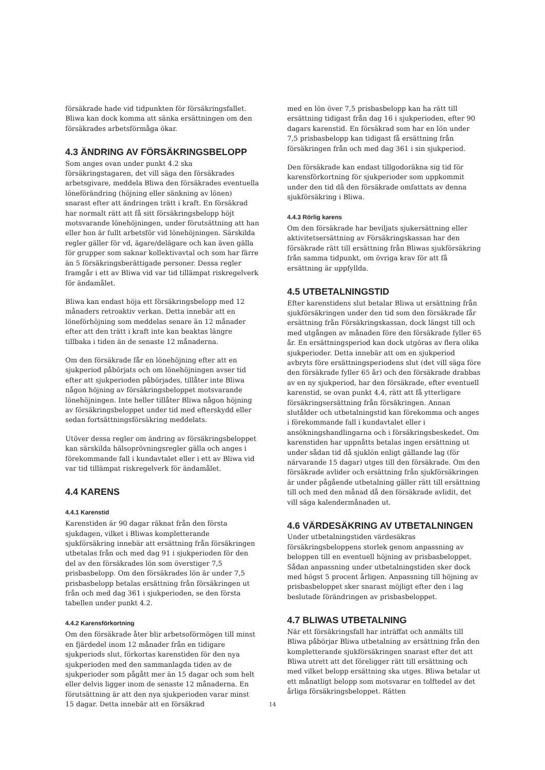försäkrade hade vid tidpunkten för försäkringsfallet. Bliwa kan dock komma att sänka ersättningen om den försäkrades arbetsförmåga ökar.
4.3 ÄNDRING AV FÖRSÄKRINGSBELOPP
Som anges ovan under punkt 4.2 ska försäkringstagaren, det vill säga den försäkrades arbetsgivare, meddela Bliwa den försäkrades eventuella löneförändring (höjning eller sänkning av lönen) snarast efter att ändringen trätt i kraft. En försäkrad har normalt rätt att få sitt försäkringsbelopp höjt motsvarande lönehöjningen, under förutsättning att han eller hon är fullt arbetsför vid lönehöjningen. Särskilda regler gäller för vd, ägare/delägare och kan även gälla för grupper som saknar kollektivavtal och som har färre än 5 försäkringsberättigade personer. Dessa regler framgår i ett av Bliwa vid var tid tillämpat riskregelverk för ändamålet.
Bliwa kan endast höja ett försäkringsbelopp med 12 månaders retroaktiv verkan. Detta innebär att en löneförhöjning som meddelas senare än 12 månader efter att den trätt i kraft inte kan beaktas längre tillbaka i tiden än de senaste 12 månaderna.
Om den försäkrade får en lönehöjning efter att en sjukperiod påbörjats och om lönehöjningen avser tid efter att sjukperioden påbörjades, tillåter inte Bliwa någon höjning av försäkringsbeloppet motsvarande lönehöjningen. Inte heller tillåter Bliwa någon höjning av försäkringsbeloppet under tid med efterskydd eller sedan fortsättningsförsäkring meddelats.
Utöver dessa regler om ändring av försäkringsbeloppet kan särskilda hälsoprövningsregler gälla och anges i förekommande fall i kundavtalet eller i ett av Bliwa vid var tid tillämpat riskregelverk för ändamålet.
4.4 KARENS
4.4.1 Karenstid
Karenstiden är 90 dagar räknat från den första sjukdagen, vilket i Bliwas kompletterande sjukförsäkring innebär att ersättning från försäkringen utbetalas från och med dag 91 i sjukperioden för den del av den försäkrades lön som överstiger 7,5 prisbasbelopp. Om den försäkrades lön är under 7,5 prisbasbelopp betalas ersättning från försäkringen ut från och med dag 361 i sjukperioden, se den första tabellen under punkt 4.2.
4.4.2 Karensförkortning
Om den försäkrade åter blir arbetsoförmögen till minst en fjärdedel inom 12 månader från en tidigare sjukperiods slut, förkortas karenstiden för den nya sjukperioden med den sammanlagda tiden av de sjukperioder som pågått mer än 15 dagar och som helt eller delvis ligger inom de senaste 12 månaderna. En förutsättning är att den nya sjukperioden varar minst 15 dagar. Detta innebär att en försäkrad
med en lön över 7,5 prisbasbelopp kan ha rätt till ersättning tidigast från dag 16 i sjukperioden, efter 90 dagars karenstid. En försäkrad som har en lön under 7,5 prisbasbelopp kan tidigast få ersättning från försäkringen från och med dag 361 i sin sjukperiod.
Den försäkrade kan endast tillgodoräkna sig tid för karensförkortning för sjukperioder som uppkommit under den tid då den försäkrade omfattats av denna sjukförsäkring i Bliwa.
4.4.3 Rörlig karens
Om den försäkrade har beviljats sjukersättning eller aktivitetsersättning av Försäkringskassan har den försäkrade rätt till ersättning från Bliwas sjukförsäkring från samma tidpunkt, om övriga krav för att få ersättning är uppfyllda.
4.5 UTBETALNINGSTID
Efter karenstidens slut betalar Bliwa ut ersättning från sjukförsäkringen under den tid som den försäkrade får ersättning från Försäkringskassan, dock längst till och med utgången av månaden före den försäkrade fyller 65 år. En ersättningsperiod kan dock utgöras av flera olika sjukperioder. Detta innebär att om en sjukperiod avbryts före ersättningsperiodens slut (det vill säga före den försäkrade fyller 65 år) och den försäkrade drabbas av en ny sjukperiod, har den försäkrade, efter eventuell karenstid, se ovan punkt 4.4, rätt att få ytterligare försäkringsersättning från försäkringen. Annan slutålder och utbetalningstid kan förekomma och anges i förekommande fall i kundavtalet eller i ansökningshandlingarna och i försäkringsbeskedet. Om karenstiden har uppnåtts betalas ingen ersättning ut under sådan tid då sjuklön enligt gällande lag (för närvarande 15 dagar) utges till den försäkrade. Om den försäkrade avlider och ersättning från sjukförsäkringen är under pågående utbetalning gäller rätt till ersättning till och med den månad då den försäkrade avlidit, det vill säga kalendermånaden ut.
4.6 VÄRDESÄKRING AV UTBETALNINGEN
Under utbetalningstiden värdesäkras försäkringsbeloppens storlek genom anpassning av beloppen till en eventuell höjning av prisbasbeloppet. Sådan anpassning under utbetalningstiden sker dock med högst 5 procent årligen. Anpassning till höjning av prisbasbeloppet sker snarast möjligt efter den i lag beslutade förändringen av prisbasbeloppet.
4.7 BLIWAS UTBETALNING
När ett försäkringsfall har inträffat och anmälts till Bliwa påbörjar Bliwa utbetalning av ersättning från den kompletterande sjukförsäkringen snarast efter det att Bliwa utrett att det föreligger rätt till ersättning och med vilket belopp ersättning ska utges. Bliwa betalar ut ett månatligt belopp som motsvarar en tolftedel av det årliga försäkringsbeloppet. Rätten
14